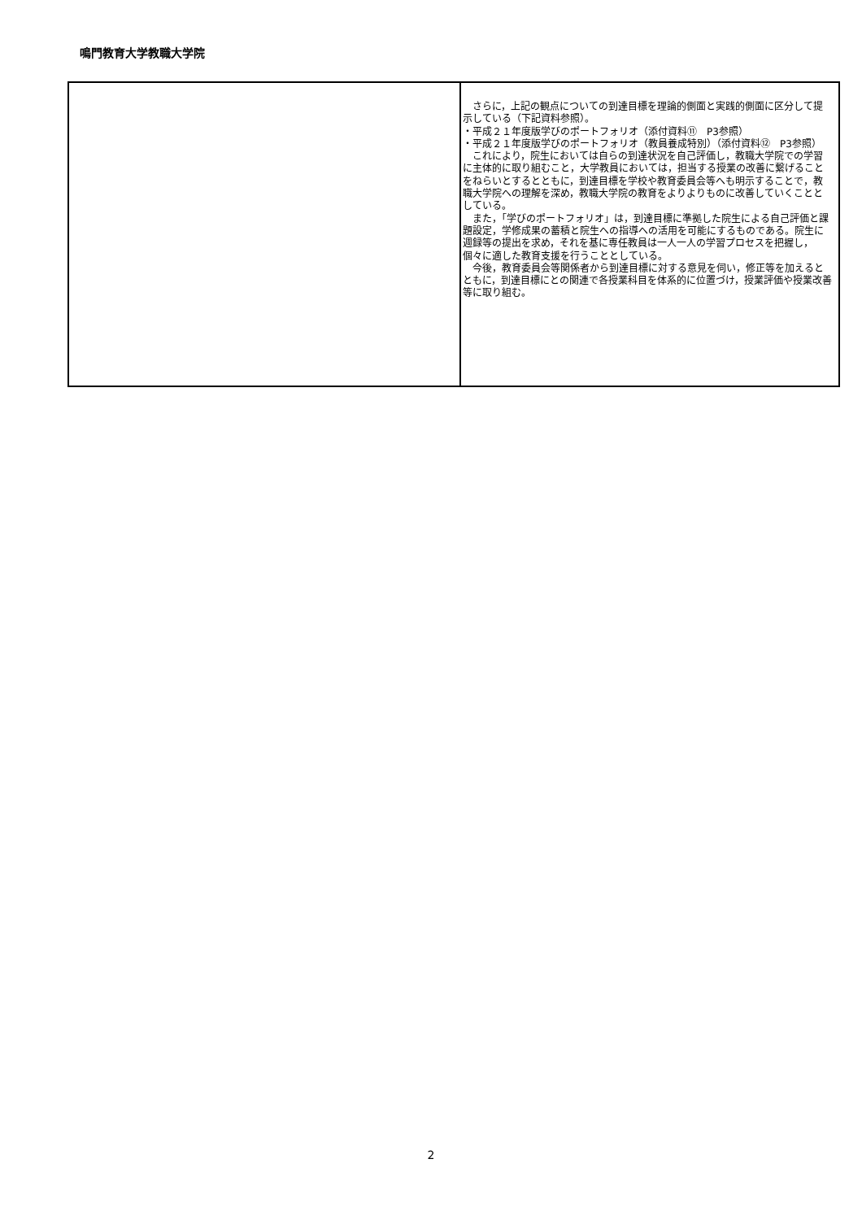鳴門教育大学教職大学院
| | さらに，上記の観点についての到達目標を理論的側面と実践的側面に区分して提示している（下記資料参照）。 ・平成２１年度版学びのポートフォリオ（添付資料⑪ P3参照） ・平成２１年度版学びのポートフォリオ（教員養成特別）（添付資料⑫ P3参照） これにより，院生においては自らの到達状況を自己評価し，教職大学院での学習に主体的に取り組むこと，大学教員においては，担当する授業の改善に繋げることをねらいとするとともに，到達目標を学校や教育委員会等へも明示することで，教職大学院への理解を深め，教職大学院の教育をよりよりものに改善していくこととしている。 また，「学びのポートフォリオ」は，到達目標に準拠した院生による自己評価と課題設定，学修成果の蓄積と院生への指導への活用を可能にするものである。院生に週録等の提出を求め，それを基に専任教員は一人一人の学習プロセスを把握し，個々に適した教育支援を行うこととしている。 今後，教育委員会等関係者から到達目標に対する意見を伺い，修正等を加えるとともに，到達目標にとの関連で各授業科目を体系的に位置づけ，授業評価や授業改善等に取り組む。 |
2